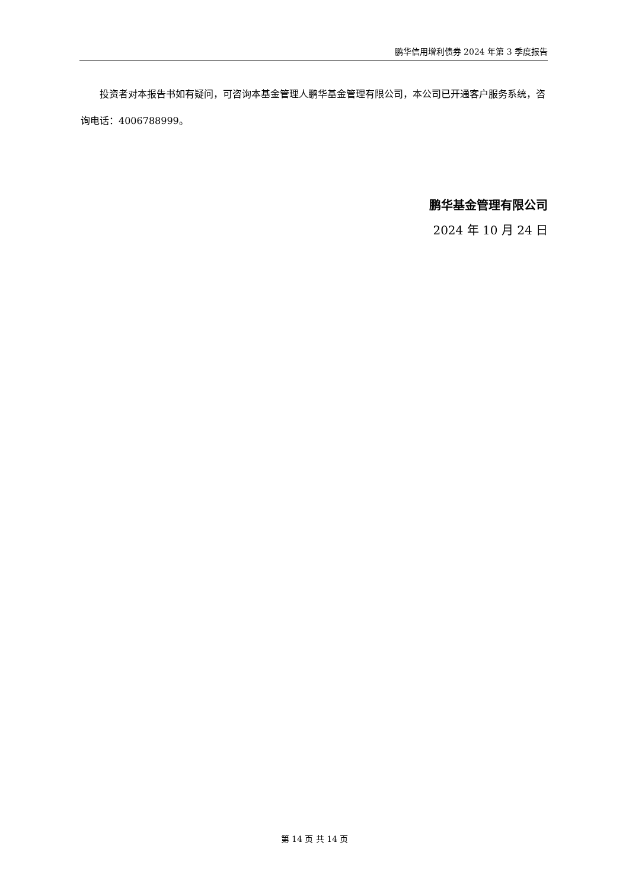鹏华信用增利债券 2024 年第 3 季度报告
投资者对本报告书如有疑问，可咨询本基金管理人鹏华基金管理有限公司，本公司已开通客户服务系统，咨询电话：4006788999。
鹏华基金管理有限公司
2024 年 10 月 24 日
第 14 页 共 14 页